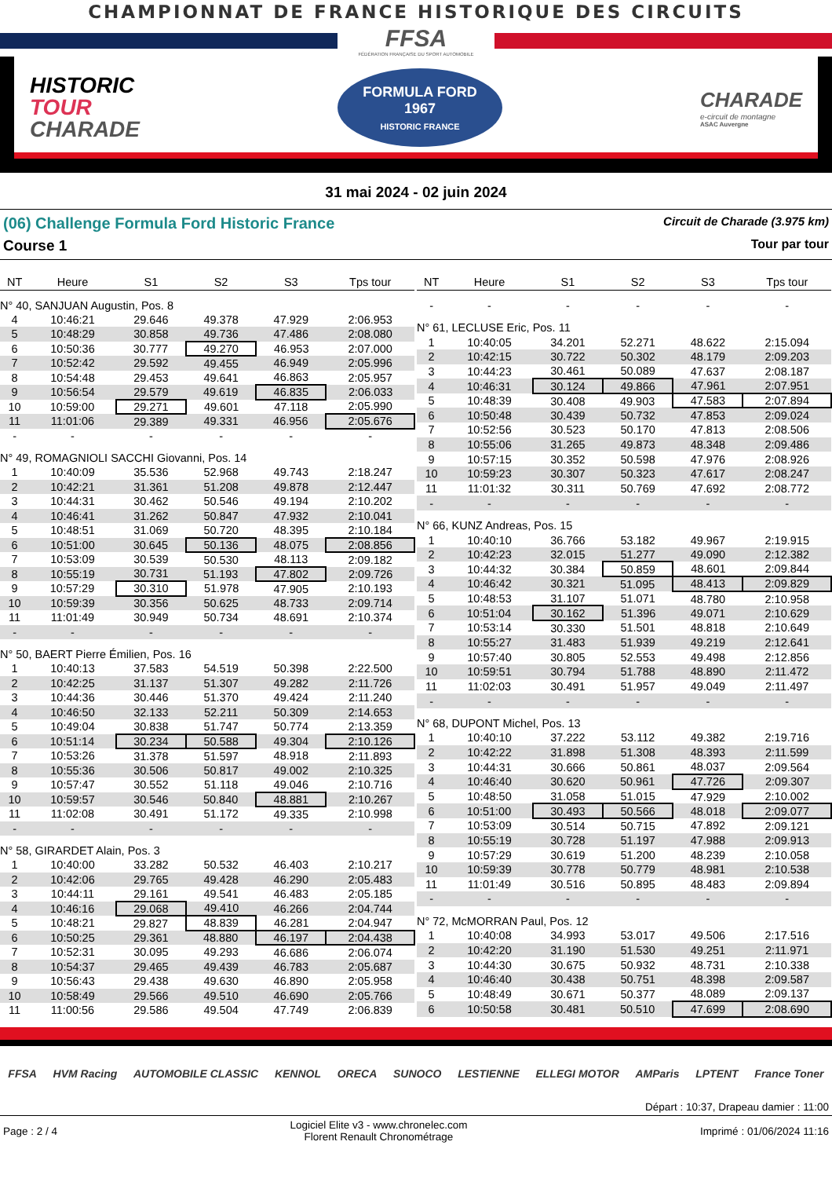CHAMPIONNAT DE FRANCE HISTORIQUE DES CIRCUITS
FFSA
FÉDÉRATION FRANÇAISE DU SPORT AUTOMOBILE
HISTORIC
TOUR
CHARADE
FORMULA FORD
1967
HISTORIC FRANCE
CHARADE
e-circuit de montagne
ASAC Auvergne
31 mai 2024 - 02 juin 2024
(06) Challenge Formula Ford Historic France Circuit de Charade (3.975 km)
Course 1 Tour par tour
| NT | Heure | S1 | S2 | S3 | Tps tour |
| --- | --- | --- | --- | --- | --- |
| N° 40, SANJUAN Augustin, Pos. 8 | | | | | |
| 4 | 10:46:21 | 29.646 | 49.378 | 47.929 | 2:06.953 |
| 5 | 10:48:29 | 30.858 | 49.736 | 47.486 | 2:08.080 |
| 6 | 10:50:36 | 30.777 | 49.270 | 46.953 | 2:07.000 |
| 7 | 10:52:42 | 29.592 | 49.455 | 46.949 | 2:05.996 |
| 8 | 10:54:48 | 29.453 | 49.641 | 46.863 | 2:05.957 |
| 9 | 10:56:54 | 29.579 | 49.619 | 46.835 | 2:06.033 |
| 10 | 10:59:00 | 29.271 | 49.601 | 47.118 | 2:05.990 |
| 11 | 11:01:06 | 29.389 | 49.331 | 46.956 | 2:05.676 |
| - | - | - | - | - | - |
| N° 49, ROMAGNIOLI SACCHI Giovanni, Pos. 14 | | | | | |
| 1 | 10:40:09 | 35.536 | 52.968 | 49.743 | 2:18.247 |
| 2 | 10:42:21 | 31.361 | 51.208 | 49.878 | 2:12.447 |
| 3 | 10:44:31 | 30.462 | 50.546 | 49.194 | 2:10.202 |
| 4 | 10:46:41 | 31.262 | 50.847 | 47.932 | 2:10.041 |
| 5 | 10:48:51 | 31.069 | 50.720 | 48.395 | 2:10.184 |
| 6 | 10:51:00 | 30.645 | 50.136 | 48.075 | 2:08.856 |
| 7 | 10:53:09 | 30.539 | 50.530 | 48.113 | 2:09.182 |
| 8 | 10:55:19 | 30.731 | 51.193 | 47.802 | 2:09.726 |
| 9 | 10:57:29 | 30.310 | 51.978 | 47.905 | 2:10.193 |
| 10 | 10:59:39 | 30.356 | 50.625 | 48.733 | 2:09.714 |
| 11 | 11:01:49 | 30.949 | 50.734 | 48.691 | 2:10.374 |
| - | - | - | - | - | - |
| N° 50, BAERT Pierre Émilien, Pos. 16 | | | | | |
| 1 | 10:40:13 | 37.583 | 54.519 | 50.398 | 2:22.500 |
| 2 | 10:42:25 | 31.137 | 51.307 | 49.282 | 2:11.726 |
| 3 | 10:44:36 | 30.446 | 51.370 | 49.424 | 2:11.240 |
| 4 | 10:46:50 | 32.133 | 52.211 | 50.309 | 2:14.653 |
| 5 | 10:49:04 | 30.838 | 51.747 | 50.774 | 2:13.359 |
| 6 | 10:51:14 | 30.234 | 50.588 | 49.304 | 2:10.126 |
| 7 | 10:53:26 | 31.378 | 51.597 | 48.918 | 2:11.893 |
| 8 | 10:55:36 | 30.506 | 50.817 | 49.002 | 2:10.325 |
| 9 | 10:57:47 | 30.552 | 51.118 | 49.046 | 2:10.716 |
| 10 | 10:59:57 | 30.546 | 50.840 | 48.881 | 2:10.267 |
| 11 | 11:02:08 | 30.491 | 51.172 | 49.335 | 2:10.998 |
| - | - | - | - | - | - |
| N° 58, GIRARDET Alain, Pos. 3 | | | | | |
| 1 | 10:40:00 | 33.282 | 50.532 | 46.403 | 2:10.217 |
| 2 | 10:42:06 | 29.765 | 49.428 | 46.290 | 2:05.483 |
| 3 | 10:44:11 | 29.161 | 49.541 | 46.483 | 2:05.185 |
| 4 | 10:46:16 | 29.068 | 49.410 | 46.266 | 2:04.744 |
| 5 | 10:48:21 | 29.827 | 48.839 | 46.281 | 2:04.947 |
| 6 | 10:50:25 | 29.361 | 48.880 | 46.197 | 2:04.438 |
| 7 | 10:52:31 | 30.095 | 49.293 | 46.686 | 2:06.074 |
| 8 | 10:54:37 | 29.465 | 49.439 | 46.783 | 2:05.687 |
| 9 | 10:56:43 | 29.438 | 49.630 | 46.890 | 2:05.958 |
| 10 | 10:58:49 | 29.566 | 49.510 | 46.690 | 2:05.766 |
| 11 | 11:00:56 | 29.586 | 49.504 | 47.749 | 2:06.839 |
| NT | Heure | S1 | S2 | S3 | Tps tour |
| --- | --- | --- | --- | --- | --- |
| - | - | - | - | - | - |
| N° 61, LECLUSE Eric, Pos. 11 | | | | | |
| 1 | 10:40:05 | 34.201 | 52.271 | 48.622 | 2:15.094 |
| 2 | 10:42:15 | 30.722 | 50.302 | 48.179 | 2:09.203 |
| 3 | 10:44:23 | 30.461 | 50.089 | 47.637 | 2:08.187 |
| 4 | 10:46:31 | 30.124 | 49.866 | 47.961 | 2:07.951 |
| 5 | 10:48:39 | 30.408 | 49.903 | 47.583 | 2:07.894 |
| 6 | 10:50:48 | 30.439 | 50.732 | 47.853 | 2:09.024 |
| 7 | 10:52:56 | 30.523 | 50.170 | 47.813 | 2:08.506 |
| 8 | 10:55:06 | 31.265 | 49.873 | 48.348 | 2:09.486 |
| 9 | 10:57:15 | 30.352 | 50.598 | 47.976 | 2:08.926 |
| 10 | 10:59:23 | 30.307 | 50.323 | 47.617 | 2:08.247 |
| 11 | 11:01:32 | 30.311 | 50.769 | 47.692 | 2:08.772 |
| - | - | - | - | - | - |
| N° 66, KUNZ Andreas, Pos. 15 | | | | | |
| 1 | 10:40:10 | 36.766 | 53.182 | 49.967 | 2:19.915 |
| 2 | 10:42:23 | 32.015 | 51.277 | 49.090 | 2:12.382 |
| 3 | 10:44:32 | 30.384 | 50.859 | 48.601 | 2:09.844 |
| 4 | 10:46:42 | 30.321 | 51.095 | 48.413 | 2:09.829 |
| 5 | 10:48:53 | 31.107 | 51.071 | 48.780 | 2:10.958 |
| 6 | 10:51:04 | 30.162 | 51.396 | 49.071 | 2:10.629 |
| 7 | 10:53:14 | 30.330 | 51.501 | 48.818 | 2:10.649 |
| 8 | 10:55:27 | 31.483 | 51.939 | 49.219 | 2:12.641 |
| 9 | 10:57:40 | 30.805 | 52.553 | 49.498 | 2:12.856 |
| 10 | 10:59:51 | 30.794 | 51.788 | 48.890 | 2:11.472 |
| 11 | 11:02:03 | 30.491 | 51.957 | 49.049 | 2:11.497 |
| - | - | - | - | - | - |
| N° 68, DUPONT Michel, Pos. 13 | | | | | |
| 1 | 10:40:10 | 37.222 | 53.112 | 49.382 | 2:19.716 |
| 2 | 10:42:22 | 31.898 | 51.308 | 48.393 | 2:11.599 |
| 3 | 10:44:31 | 30.666 | 50.861 | 48.037 | 2:09.564 |
| 4 | 10:46:40 | 30.620 | 50.961 | 47.726 | 2:09.307 |
| 5 | 10:48:50 | 31.058 | 51.015 | 47.929 | 2:10.002 |
| 6 | 10:51:00 | 30.493 | 50.566 | 48.018 | 2:09.077 |
| 7 | 10:53:09 | 30.514 | 50.715 | 47.892 | 2:09.121 |
| 8 | 10:55:19 | 30.728 | 51.197 | 47.988 | 2:09.913 |
| 9 | 10:57:29 | 30.619 | 51.200 | 48.239 | 2:10.058 |
| 10 | 10:59:39 | 30.778 | 50.779 | 48.981 | 2:10.538 |
| 11 | 11:01:49 | 30.516 | 50.895 | 48.483 | 2:09.894 |
| - | - | - | - | - | - |
| N° 72, McMORRAN Paul, Pos. 12 | | | | | |
| 1 | 10:40:08 | 34.993 | 53.017 | 49.506 | 2:17.516 |
| 2 | 10:42:20 | 31.190 | 51.530 | 49.251 | 2:11.971 |
| 3 | 10:44:30 | 30.675 | 50.932 | 48.731 | 2:10.338 |
| 4 | 10:46:40 | 30.438 | 50.751 | 48.398 | 2:09.587 |
| 5 | 10:48:49 | 30.671 | 50.377 | 48.089 | 2:09.137 |
| 6 | 10:50:58 | 30.481 | 50.510 | 47.699 | 2:08.690 |
FFSA HVM Racing AUTOMOBILE CLASSIC KENNOL ORECA SUNOCO LESTIENNE ELLEGI MOTOR AMParis LPTENT France Toner
Départ : 10:37, Drapeau damier : 11:00
Page : 2 / 4 Logiciel Elite v3 - www.chronelec.com
Florent Renault Chronométrage Imprimé : 01/06/2024 11:16